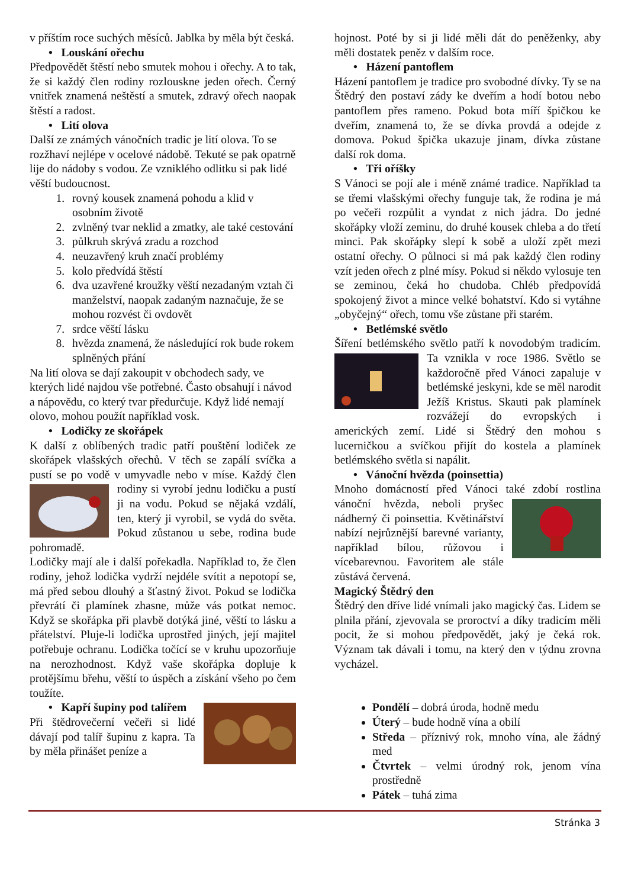v příštím roce suchých měsíců. Jablka by měla být česká.
• Louskání ořechu
Předpovědět štěstí nebo smutek mohou i ořechy. A to tak, že si každý člen rodiny rozlouskne jeden ořech. Černý vnitřek znamená neštěstí a smutek, zdravý ořech naopak štěstí a radost.
• Lití olova
Další ze známých vánočních tradic je lití olova. To se rozžhaví nejlépe v ocelové nádobě. Tekuté se pak opatrně lije do nádoby s vodou. Ze vzniklého odlitku si pak lidé věští budoucnost.
1. rovný kousek znamená pohodu a klid v osobním životě
2. zvlněný tvar neklid a zmatky, ale také cestování
3. půlkruh skrývá zradu a rozchod
4. neuzavřený kruh značí problémy
5. kolo předvídá štěstí
6. dva uzavřené kroužky věští nezadaným vztah či manželství, naopak zadaným naznačuje, že se mohou rozvést či ovdovět
7. srdce věští lásku
8. hvězda znamená, že následující rok bude rokem splněných přání
Na lití olova se dají zakoupit v obchodech sady, ve kterých lidé najdou vše potřebné. Často obsahují i návod a nápovědu, co který tvar předurčuje. Když lidé nemají olovo, mohou použít například vosk.
• Lodičky ze skořápek
K další z oblíbených tradic patří pouštění lodiček ze skořápek vlašských ořechů. V těch se zapálí svíčka a pustí se po vodě v umyvadle nebo v míse. Každý člen rodiny si vyrobí jednu lodičku a pustí ji na vodu. Pokud se nějaká vzdálí, ten, který ji vyrobil, se vydá do světa. Pokud zůstanou u sebe, rodina bude pohromadě.
Lodičky mají ale i další pořekadla. Například to, že člen rodiny, jehož lodička vydrží nejdéle svítit a nepotopí se, má před sebou dlouhý a šťastný život. Pokud se lodička převrátí či plamínek zhasne, může vás potkat nemoc. Když se skořápka při plavbě dotýká jiné, věští to lásku a přátelství. Pluje-li lodička uprostřed jiných, její majitel potřebuje ochranu. Lodička točící se v kruhu upozorňuje na nerozhodnost. Když vaše skořápka dopluje k protějšímu břehu, věští to úspěch a získání všeho po čem toužíte.
• Kapří šupiny pod talířem
Při štědrovečerní večeři si lidé dávají pod talíř šupinu z kapra. Ta by měla přinášet peníze a
hojnost. Poté by si ji lidé měli dát do peněženky, aby měli dostatek peněz v dalším roce.
• Házení pantoflem
Házení pantoflem je tradice pro svobodné dívky. Ty se na Štědrý den postaví zády ke dveřím a hodí botou nebo pantoflem přes rameno. Pokud bota míří špičkou ke dveřím, znamená to, že se dívka provdá a odejde z domova. Pokud špička ukazuje jinam, dívka zůstane další rok doma.
• Tři oříšky
S Vánoci se pojí ale i méně známé tradice. Například ta se třemi vlašskými ořechy funguje tak, že rodina je má po večeři rozpůlit a vyndat z nich jádra. Do jedné skořápky vloží zeminu, do druhé kousek chleba a do třetí minci. Pak skořápky slepí k sobě a uloží zpět mezi ostatní ořechy. O půlnoci si má pak každý člen rodiny vzít jeden ořech z plné mísy. Pokud si někdo vylosuje ten se zeminou, čeká ho chudoba. Chléb předpovídá spokojený život a mince velké bohatství. Kdo si vytáhne „obyčejný“ ořech, tomu vše zůstane při starém.
• Betlémské světlo
Šíření betlémského světlo patří k novodobým tradicím. Ta vznikla v roce 1986. Světlo se každoročně před Vánoci zapaluje v betlémské jeskyni, kde se měl narodit Ježíš Kristus. Skauti pak plamínek rozvážejí do evropských i amerických zemí. Lidé si Štědrý den mohou s lucerničkou a svíčkou přijít do kostela a plamínek betlémského světla si napálit.
• Vánoční hvězda (poinsettia)
Mnoho domácností před Vánoci také zdobí rostlina vánoční hvězda, neboli pryšec nádherný či poinsettia. Květinářství nabízí nejrůznější barevné varianty, například bílou, růžovou i vícebarevnou. Favoritem ale stále zůstává červená.
Magický Štědrý den
Štědrý den dříve lidé vnímali jako magický čas. Lidem se plnila přání, zjevovala se proroctví a díky tradicím měli pocit, že si mohou předpovědět, jaký je čeká rok. Význam tak dávali i tomu, na který den v týdnu zrovna vycházel.
Pondělí – dobrá úroda, hodně medu
Úterý – bude hodně vína a obilí
Středa – příznivý rok, mnoho vína, ale žádný med
Čtvrtek – velmi úrodný rok, jenom vína prostředně
Pátek – tuhá zima
Stránka 3